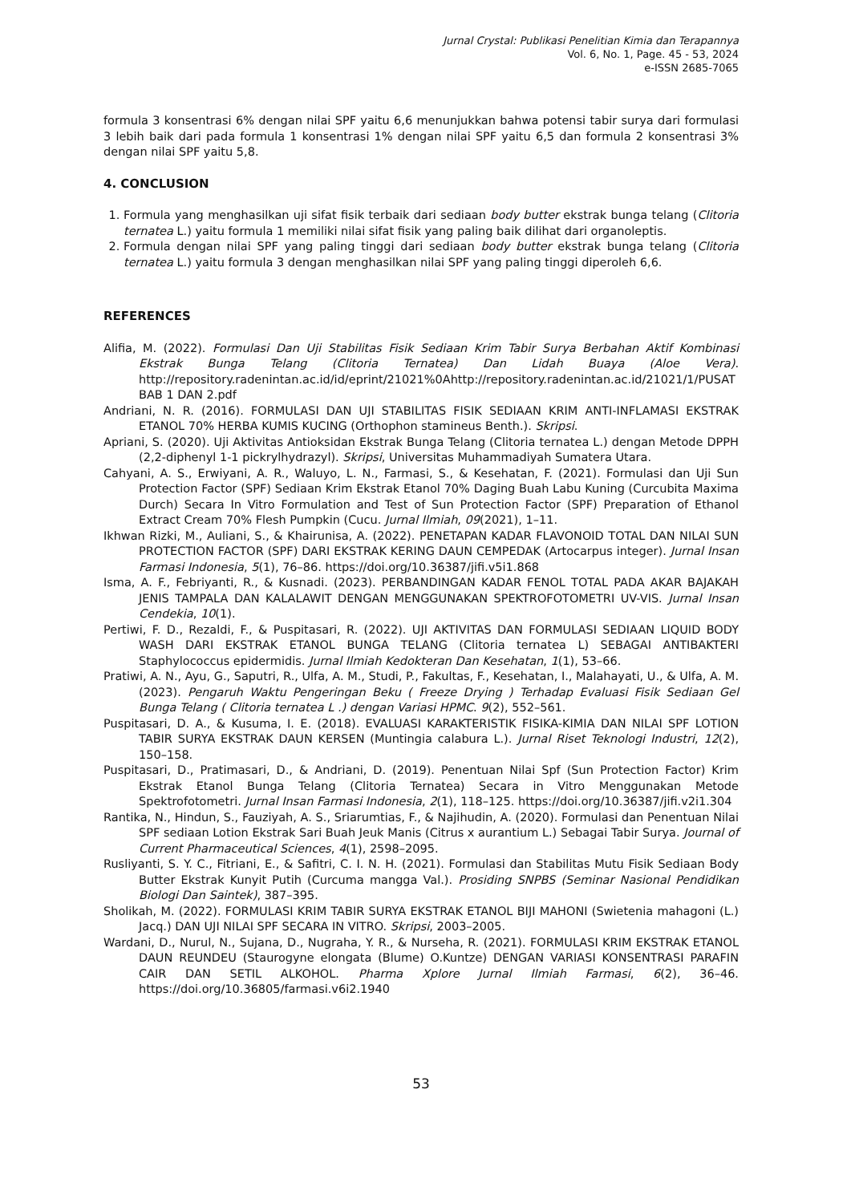Jurnal Crystal: Publikasi Penelitian Kimia dan Terapannya
Vol. 6, No. 1, Page. 45 - 53, 2024
e-ISSN 2685-7065
formula 3 konsentrasi 6% dengan nilai SPF yaitu 6,6 menunjukkan bahwa potensi tabir surya dari formulasi 3 lebih baik dari pada formula 1 konsentrasi 1% dengan nilai SPF yaitu 6,5 dan formula 2 konsentrasi 3% dengan nilai SPF yaitu 5,8.
4. CONCLUSION
1. Formula yang menghasilkan uji sifat fisik terbaik dari sediaan body butter ekstrak bunga telang (Clitoria ternatea L.) yaitu formula 1 memiliki nilai sifat fisik yang paling baik dilihat dari organoleptis.
2. Formula dengan nilai SPF yang paling tinggi dari sediaan body butter ekstrak bunga telang (Clitoria ternatea L.) yaitu formula 3 dengan menghasilkan nilai SPF yang paling tinggi diperoleh 6,6.
REFERENCES
Alifia, M. (2022). Formulasi Dan Uji Stabilitas Fisik Sediaan Krim Tabir Surya Berbahan Aktif Kombinasi Ekstrak Bunga Telang (Clitoria Ternatea) Dan Lidah Buaya (Aloe Vera). http://repository.radenintan.ac.id/id/eprint/21021%0Ahttp://repository.radenintan.ac.id/21021/1/PUSAT BAB 1 DAN 2.pdf
Andriani, N. R. (2016). FORMULASI DAN UJI STABILITAS FISIK SEDIAAN KRIM ANTI-INFLAMASI EKSTRAK ETANOL 70% HERBA KUMIS KUCING (Orthophon stamineus Benth.). Skripsi.
Apriani, S. (2020). Uji Aktivitas Antioksidan Ekstrak Bunga Telang (Clitoria ternatea L.) dengan Metode DPPH (2,2-diphenyl 1-1 pickrylhydrazyl). Skripsi, Universitas Muhammadiyah Sumatera Utara.
Cahyani, A. S., Erwiyani, A. R., Waluyo, L. N., Farmasi, S., & Kesehatan, F. (2021). Formulasi dan Uji Sun Protection Factor (SPF) Sediaan Krim Ekstrak Etanol 70% Daging Buah Labu Kuning (Curcubita Maxima Durch) Secara In Vitro Formulation and Test of Sun Protection Factor (SPF) Preparation of Ethanol Extract Cream 70% Flesh Pumpkin (Cucu. Jurnal Ilmiah, 09(2021), 1–11.
Ikhwan Rizki, M., Auliani, S., & Khairunisa, A. (2022). PENETAPAN KADAR FLAVONOID TOTAL DAN NILAI SUN PROTECTION FACTOR (SPF) DARI EKSTRAK KERING DAUN CEMPEDAK (Artocarpus integer). Jurnal Insan Farmasi Indonesia, 5(1), 76–86. https://doi.org/10.36387/jifi.v5i1.868
Isma, A. F., Febriyanti, R., & Kusnadi. (2023). PERBANDINGAN KADAR FENOL TOTAL PADA AKAR BAJAKAH JENIS TAMPALA DAN KALALAWIT DENGAN MENGGUNAKAN SPEKTROFOTOMETRI UV-VIS. Jurnal Insan Cendekia, 10(1).
Pertiwi, F. D., Rezaldi, F., & Puspitasari, R. (2022). UJI AKTIVITAS DAN FORMULASI SEDIAAN LIQUID BODY WASH DARI EKSTRAK ETANOL BUNGA TELANG (Clitoria ternatea L) SEBAGAI ANTIBAKTERI Staphylococcus epidermidis. Jurnal Ilmiah Kedokteran Dan Kesehatan, 1(1), 53–66.
Pratiwi, A. N., Ayu, G., Saputri, R., Ulfa, A. M., Studi, P., Fakultas, F., Kesehatan, I., Malahayati, U., & Ulfa, A. M. (2023). Pengaruh Waktu Pengeringan Beku ( Freeze Drying ) Terhadap Evaluasi Fisik Sediaan Gel Bunga Telang ( Clitoria ternatea L .) dengan Variasi HPMC. 9(2), 552–561.
Puspitasari, D. A., & Kusuma, I. E. (2018). EVALUASI KARAKTERISTIK FISIKA-KIMIA DAN NILAI SPF LOTION TABIR SURYA EKSTRAK DAUN KERSEN (Muntingia calabura L.). Jurnal Riset Teknologi Industri, 12(2), 150–158.
Puspitasari, D., Pratimasari, D., & Andriani, D. (2019). Penentuan Nilai Spf (Sun Protection Factor) Krim Ekstrak Etanol Bunga Telang (Clitoria Ternatea) Secara in Vitro Menggunakan Metode Spektrofotometri. Jurnal Insan Farmasi Indonesia, 2(1), 118–125. https://doi.org/10.36387/jifi.v2i1.304
Rantika, N., Hindun, S., Fauziyah, A. S., Sriarumtias, F., & Najihudin, A. (2020). Formulasi dan Penentuan Nilai SPF sediaan Lotion Ekstrak Sari Buah Jeuk Manis (Citrus x aurantium L.) Sebagai Tabir Surya. Journal of Current Pharmaceutical Sciences, 4(1), 2598–2095.
Rusliyanti, S. Y. C., Fitriani, E., & Safitri, C. I. N. H. (2021). Formulasi dan Stabilitas Mutu Fisik Sediaan Body Butter Ekstrak Kunyit Putih (Curcuma mangga Val.). Prosiding SNPBS (Seminar Nasional Pendidikan Biologi Dan Saintek), 387–395.
Sholikah, M. (2022). FORMULASI KRIM TABIR SURYA EKSTRAK ETANOL BIJI MAHONI (Swietenia mahagoni (L.) Jacq.) DAN UJI NILAI SPF SECARA IN VITRO. Skripsi, 2003–2005.
Wardani, D., Nurul, N., Sujana, D., Nugraha, Y. R., & Nurseha, R. (2021). FORMULASI KRIM EKSTRAK ETANOL DAUN REUNDEU (Staurogyne elongata (Blume) O.Kuntze) DENGAN VARIASI KONSENTRASI PARAFIN CAIR DAN SETIL ALKOHOL. Pharma Xplore Jurnal Ilmiah Farmasi, 6(2), 36–46. https://doi.org/10.36805/farmasi.v6i2.1940
53